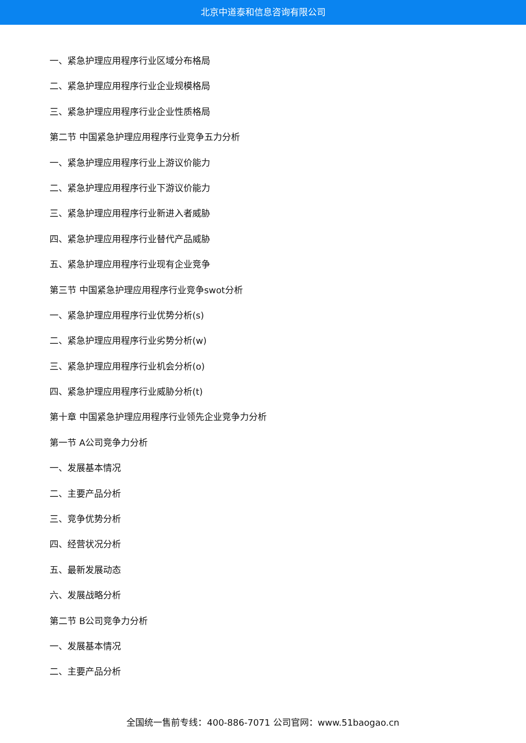北京中道泰和信息咨询有限公司
一、紧急护理应用程序行业区域分布格局
二、紧急护理应用程序行业企业规模格局
三、紧急护理应用程序行业企业性质格局
第二节 中国紧急护理应用程序行业竞争五力分析
一、紧急护理应用程序行业上游议价能力
二、紧急护理应用程序行业下游议价能力
三、紧急护理应用程序行业新进入者威胁
四、紧急护理应用程序行业替代产品威胁
五、紧急护理应用程序行业现有企业竞争
第三节 中国紧急护理应用程序行业竞争swot分析
一、紧急护理应用程序行业优势分析(s)
二、紧急护理应用程序行业劣势分析(w)
三、紧急护理应用程序行业机会分析(o)
四、紧急护理应用程序行业威胁分析(t)
第十章 中国紧急护理应用程序行业领先企业竞争力分析
第一节 A公司竞争力分析
一、发展基本情况
二、主要产品分析
三、竞争优势分析
四、经营状况分析
五、最新发展动态
六、发展战略分析
第二节 B公司竞争力分析
一、发展基本情况
二、主要产品分析
全国统一售前专线：400-886-7071 公司官网：www.51baogao.cn